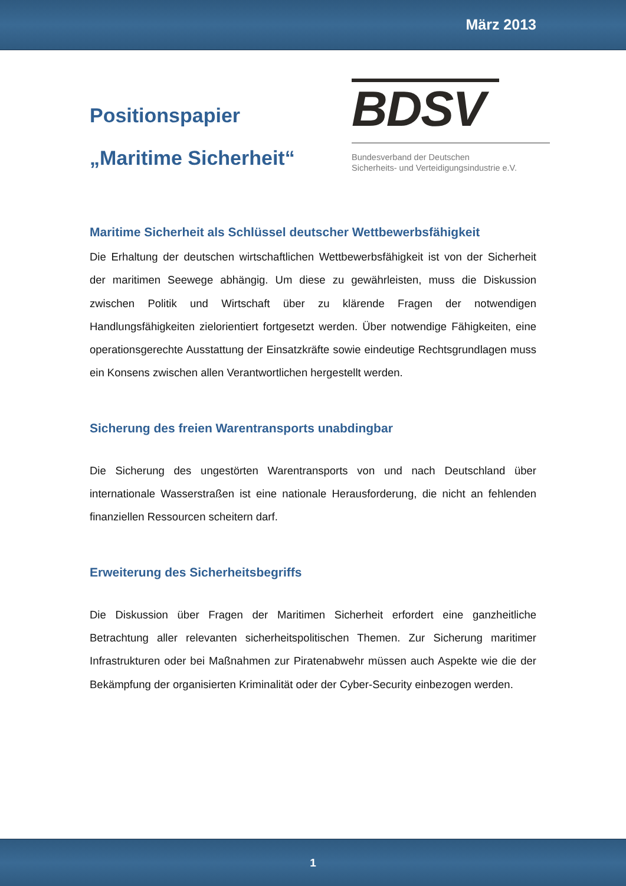März 2013
Positionspapier
„Maritime Sicherheit“
BDSV
Bundesverband der Deutschen
Sicherheits- und Verteidigungsindustrie e.V.
Maritime Sicherheit als Schlüssel deutscher Wettbewerbsfähigkeit
Die Erhaltung der deutschen wirtschaftlichen Wettbewerbsfähigkeit ist von der Sicherheit der maritimen Seewege abhängig. Um diese zu gewährleisten, muss die Diskussion zwischen Politik und Wirtschaft über zu klärende Fragen der notwendigen Handlungsfähigkeiten zielorientiert fortgesetzt werden. Über notwendige Fähigkeiten, eine operationsgerechte Ausstattung der Einsatzkräfte sowie eindeutige Rechtsgrundlagen muss ein Konsens zwischen allen Verantwortlichen hergestellt werden.
Sicherung des freien Warentransports unabdingbar
Die Sicherung des ungestörten Warentransports von und nach Deutschland über internationale Wasserstraßen ist eine nationale Herausforderung, die nicht an fehlenden finanziellen Ressourcen scheitern darf.
Erweiterung des Sicherheitsbegriffs
Die Diskussion über Fragen der Maritimen Sicherheit erfordert eine ganzheitliche Betrachtung aller relevanten sicherheitspolitischen Themen. Zur Sicherung maritimer Infrastrukturen oder bei Maßnahmen zur Piratenabwehr müssen auch Aspekte wie die der Bekämpfung der organisierten Kriminalität oder der Cyber-Security einbezogen werden.
1